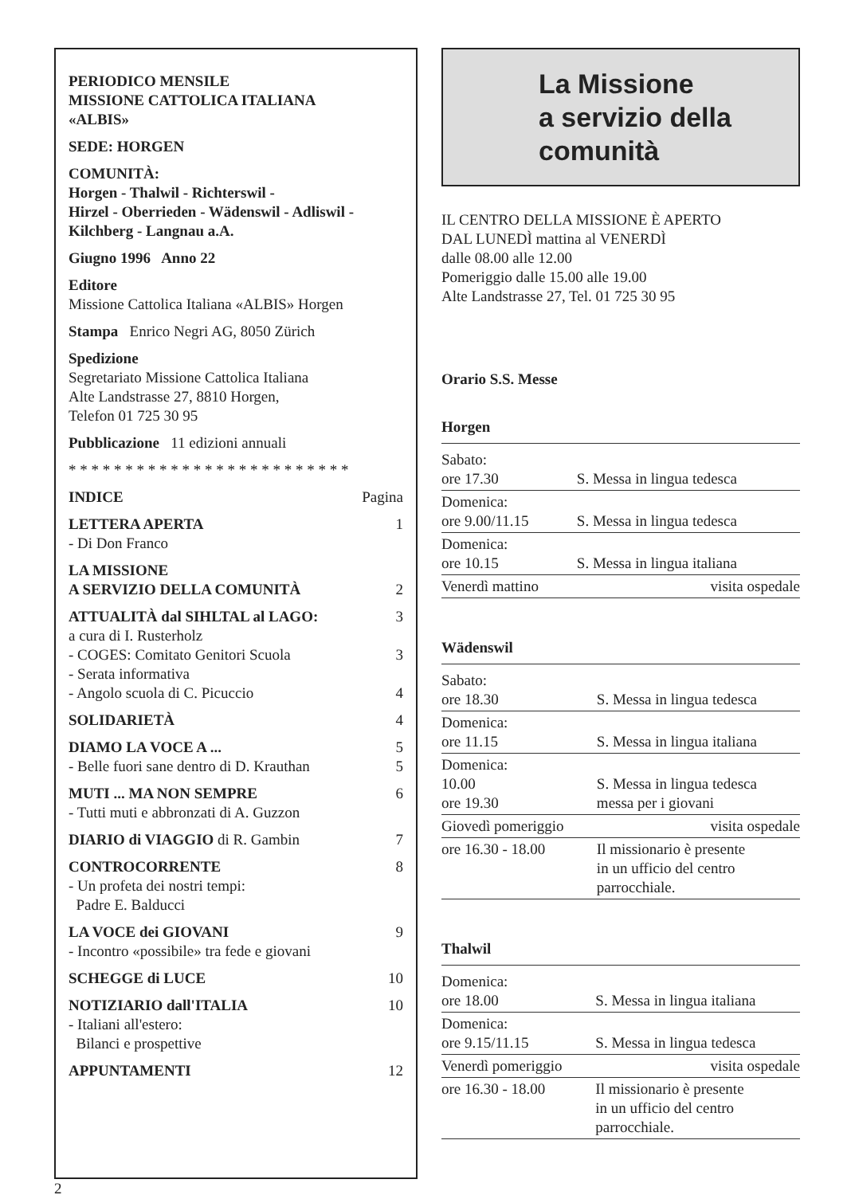PERIODICO MENSILE
MISSIONE CATTOLICA ITALIANA
«ALBIS»
SEDE: HORGEN
COMUNITÀ:
Horgen - Thalwil - Richterswil -
Hirzel - Oberrieden - Wädenswil - Adliswil -
Kilchberg - Langnau a.A.
Giugno 1996 Anno 22
Editore
Missione Cattolica Italiana «ALBIS» Horgen
Stampa Enrico Negri AG, 8050 Zürich
Spedizione
Segretariato Missione Cattolica Italiana
Alte Landstrasse 27, 8810 Horgen,
Telefon 01 725 30 95
Pubblicazione 11 edizioni annuali
* * * * * * * * * * * * * * * * * * * * * * * * *
INDICE Pagina
LETTERA APERTA 1
- Di Don Franco
LA MISSIONE
A SERVIZIO DELLA COMUNITÀ 2
ATTUALITÀ dal SIHLTAL al LAGO: 3
a cura di I. Rusterholz
- COGES: Comitato Genitori Scuola 3
- Serata informativa
- Angolo scuola di C. Picuccio 4
SOLIDARIETÀ 4
DIAMO LA VOCE A ... 5
- Belle fuori sane dentro di D. Krauthan 5
MUTI ... MA NON SEMPRE 6
- Tutti muti e abbronzati di A. Guzzon
DIARIO di VIAGGIO di R. Gambin 7
CONTROCORRENTE 8
- Un profeta dei nostri tempi:
Padre E. Balducci
LA VOCE dei GIOVANI 9
- Incontro «possibile» tra fede e giovani
SCHEGGE di LUCE 10
NOTIZIARIO dall'ITALIA 10
- Italiani all'estero:
Bilanci e prospettive
APPUNTAMENTI 12
La Missione
a servizio della
comunità
IL CENTRO DELLA MISSIONE È APERTO
DAL LUNEDÌ mattina al VENERDÌ
dalle 08.00 alle 12.00
Pomeriggio dalle 15.00 alle 19.00
Alte Landstrasse 27, Tel. 01 725 30 95
Orario S.S. Messe
Horgen
| Sabato: ore 17.30 | S. Messa in lingua tedesca |
| Domenica: ore 9.00/11.15 | S. Messa in lingua tedesca |
| Domenica: ore 10.15 | S. Messa in lingua italiana |
| Venerdì mattino | visita ospedale |
Wädenswil
| Sabato: ore 18.30 | S. Messa in lingua tedesca |
| Domenica: ore 11.15 | S. Messa in lingua italiana |
| Domenica: 10.00 ore 19.30 | S. Messa in lingua tedesca messa per i giovani |
| Giovedì pomeriggio | visita ospedale |
| ore 16.30 - 18.00 | Il missionario è presente in un ufficio del centro parrocchiale. |
Thalwil
| Domenica: ore 18.00 | S. Messa in lingua italiana |
| Domenica: ore 9.15/11.15 | S. Messa in lingua tedesca |
| Venerdì pomeriggio | visita ospedale |
| ore 16.30 - 18.00 | Il missionario è presente in un ufficio del centro parrocchiale. |
2